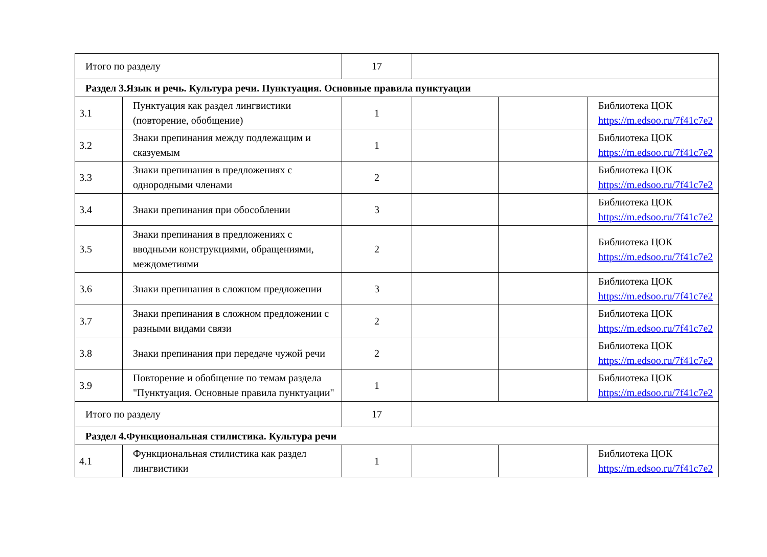| Итого по разделу | | 17 | | | |
| Раздел 3.Язык и речь. Культура речи. Пунктуация. Основные правила пунктуации | | | | | |
| 3.1 | Пунктуация как раздел лингвистики (повторение, обобщение) | 1 | | | Библиотека ЦОК https://m.edsoo.ru/7f41c7e2 |
| 3.2 | Знаки препинания между подлежащим и сказуемым | 1 | | | Библиотека ЦОК https://m.edsoo.ru/7f41c7e2 |
| 3.3 | Знаки препинания в предложениях с однородными членами | 2 | | | Библиотека ЦОК https://m.edsoo.ru/7f41c7e2 |
| 3.4 | Знаки препинания при обособлении | 3 | | | Библиотека ЦОК https://m.edsoo.ru/7f41c7e2 |
| 3.5 | Знаки препинания в предложениях с вводными конструкциями, обращениями, междометиями | 2 | | | Библиотека ЦОК https://m.edsoo.ru/7f41c7e2 |
| 3.6 | Знаки препинания в сложном предложении | 3 | | | Библиотека ЦОК https://m.edsoo.ru/7f41c7e2 |
| 3.7 | Знаки препинания в сложном предложении с разными видами связи | 2 | | | Библиотека ЦОК https://m.edsoo.ru/7f41c7e2 |
| 3.8 | Знаки препинания при передаче чужой речи | 2 | | | Библиотека ЦОК https://m.edsoo.ru/7f41c7e2 |
| 3.9 | Повторение и обобщение по темам раздела "Пунктуация. Основные правила пунктуации" | 1 | | | Библиотека ЦОК https://m.edsoo.ru/7f41c7e2 |
| Итого по разделу | | 17 | | | |
| Раздел 4.Функциональная стилистика. Культура речи | | | | | |
| 4.1 | Функциональная стилистика как раздел лингвистики | 1 | | | Библиотека ЦОК https://m.edsoo.ru/7f41c7e2 |